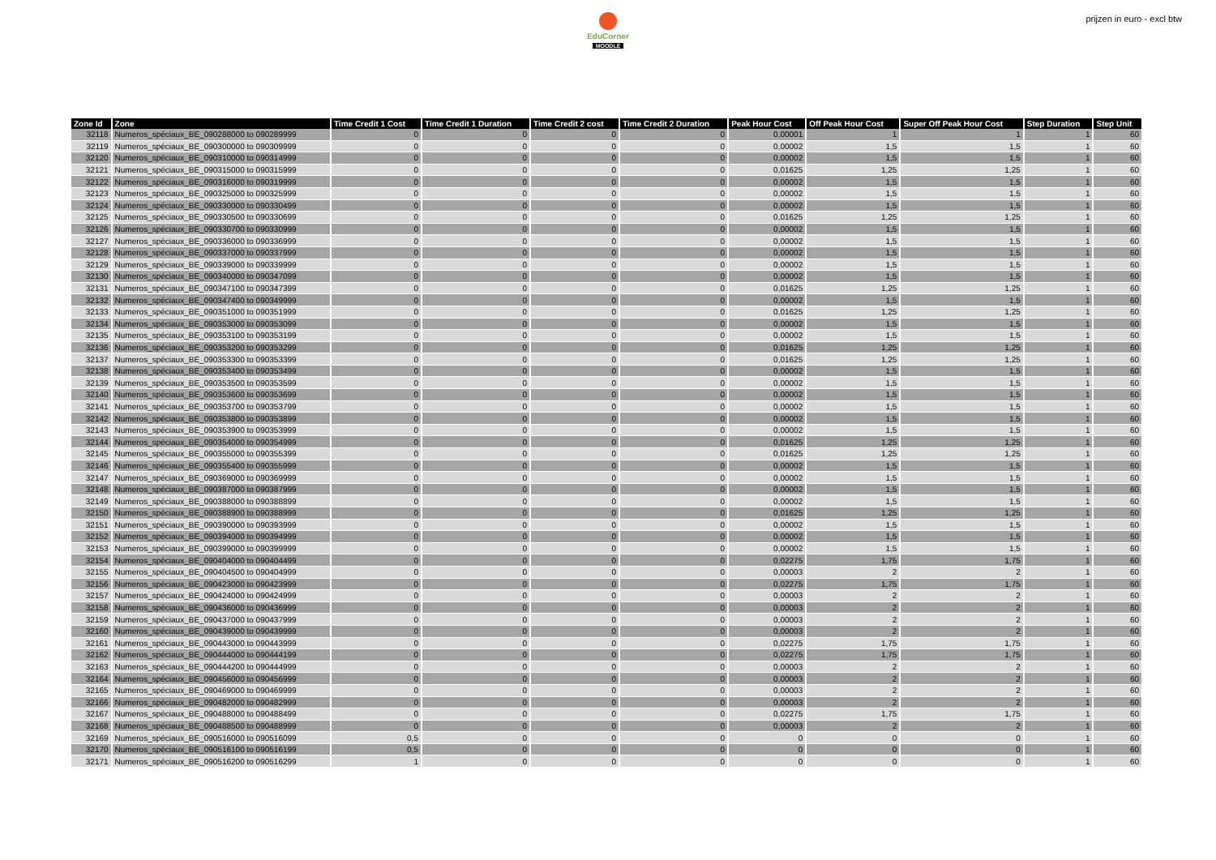EduCorner
MOODLE
prijzen in euro - excl btw
| Zone Id | Zone | Time Credit 1 Cost | Time Credit 1 Duration | Time Credit 2 cost | Time Credit 2 Duration | Peak Hour Cost | Off Peak Hour Cost | Super Off Peak Hour Cost | Step Duration | Step Unit |
| --- | --- | --- | --- | --- | --- | --- | --- | --- | --- | --- |
| 32118 | Numeros_spéciaux_BE_090288000 to 090289999 | 0 | 0 | 0 | 0 | 0,00001 | 1 | 1 | 1 | 60 |
| 32119 | Numeros_spéciaux_BE_090300000 to 090309999 | 0 | 0 | 0 | 0 | 0,00002 | 1,5 | 1,5 | 1 | 60 |
| 32120 | Numeros_spéciaux_BE_090310000 to 090314999 | 0 | 0 | 0 | 0 | 0,00002 | 1,5 | 1,5 | 1 | 60 |
| 32121 | Numeros_spéciaux_BE_090315000 to 090315999 | 0 | 0 | 0 | 0 | 0,01625 | 1,25 | 1,25 | 1 | 60 |
| 32122 | Numeros_spéciaux_BE_090316000 to 090319999 | 0 | 0 | 0 | 0 | 0,00002 | 1,5 | 1,5 | 1 | 60 |
| 32123 | Numeros_spéciaux_BE_090325000 to 090325999 | 0 | 0 | 0 | 0 | 0,00002 | 1,5 | 1,5 | 1 | 60 |
| 32124 | Numeros_spéciaux_BE_090330000 to 090330499 | 0 | 0 | 0 | 0 | 0,00002 | 1,5 | 1,5 | 1 | 60 |
| 32125 | Numeros_spéciaux_BE_090330500 to 090330699 | 0 | 0 | 0 | 0 | 0,01625 | 1,25 | 1,25 | 1 | 60 |
| 32126 | Numeros_spéciaux_BE_090330700 to 090330999 | 0 | 0 | 0 | 0 | 0,00002 | 1,5 | 1,5 | 1 | 60 |
| 32127 | Numeros_spéciaux_BE_090336000 to 090336999 | 0 | 0 | 0 | 0 | 0,00002 | 1,5 | 1,5 | 1 | 60 |
| 32128 | Numeros_spéciaux_BE_090337000 to 090337999 | 0 | 0 | 0 | 0 | 0,00002 | 1,5 | 1,5 | 1 | 60 |
| 32129 | Numeros_spéciaux_BE_090339000 to 090339999 | 0 | 0 | 0 | 0 | 0,00002 | 1,5 | 1,5 | 1 | 60 |
| 32130 | Numeros_spéciaux_BE_090340000 to 090347099 | 0 | 0 | 0 | 0 | 0,00002 | 1,5 | 1,5 | 1 | 60 |
| 32131 | Numeros_spéciaux_BE_090347100 to 090347399 | 0 | 0 | 0 | 0 | 0,01625 | 1,25 | 1,25 | 1 | 60 |
| 32132 | Numeros_spéciaux_BE_090347400 to 090349999 | 0 | 0 | 0 | 0 | 0,00002 | 1,5 | 1,5 | 1 | 60 |
| 32133 | Numeros_spéciaux_BE_090351000 to 090351999 | 0 | 0 | 0 | 0 | 0,01625 | 1,25 | 1,25 | 1 | 60 |
| 32134 | Numeros_spéciaux_BE_090353000 to 090353099 | 0 | 0 | 0 | 0 | 0,00002 | 1,5 | 1,5 | 1 | 60 |
| 32135 | Numeros_spéciaux_BE_090353100 to 090353199 | 0 | 0 | 0 | 0 | 0,00002 | 1,5 | 1,5 | 1 | 60 |
| 32136 | Numeros_spéciaux_BE_090353200 to 090353299 | 0 | 0 | 0 | 0 | 0,01625 | 1,25 | 1,25 | 1 | 60 |
| 32137 | Numeros_spéciaux_BE_090353300 to 090353399 | 0 | 0 | 0 | 0 | 0,01625 | 1,25 | 1,25 | 1 | 60 |
| 32138 | Numeros_spéciaux_BE_090353400 to 090353499 | 0 | 0 | 0 | 0 | 0,00002 | 1,5 | 1,5 | 1 | 60 |
| 32139 | Numeros_spéciaux_BE_090353500 to 090353599 | 0 | 0 | 0 | 0 | 0,00002 | 1,5 | 1,5 | 1 | 60 |
| 32140 | Numeros_spéciaux_BE_090353600 to 090353699 | 0 | 0 | 0 | 0 | 0,00002 | 1,5 | 1,5 | 1 | 60 |
| 32141 | Numeros_spéciaux_BE_090353700 to 090353799 | 0 | 0 | 0 | 0 | 0,00002 | 1,5 | 1,5 | 1 | 60 |
| 32142 | Numeros_spéciaux_BE_090353800 to 090353899 | 0 | 0 | 0 | 0 | 0,00002 | 1,5 | 1,5 | 1 | 60 |
| 32143 | Numeros_spéciaux_BE_090353900 to 090353999 | 0 | 0 | 0 | 0 | 0,00002 | 1,5 | 1,5 | 1 | 60 |
| 32144 | Numeros_spéciaux_BE_090354000 to 090354999 | 0 | 0 | 0 | 0 | 0,01625 | 1,25 | 1,25 | 1 | 60 |
| 32145 | Numeros_spéciaux_BE_090355000 to 090355399 | 0 | 0 | 0 | 0 | 0,01625 | 1,25 | 1,25 | 1 | 60 |
| 32146 | Numeros_spéciaux_BE_090355400 to 090355999 | 0 | 0 | 0 | 0 | 0,00002 | 1,5 | 1,5 | 1 | 60 |
| 32147 | Numeros_spéciaux_BE_090369000 to 090369999 | 0 | 0 | 0 | 0 | 0,00002 | 1,5 | 1,5 | 1 | 60 |
| 32148 | Numeros_spéciaux_BE_090387000 to 090387999 | 0 | 0 | 0 | 0 | 0,00002 | 1,5 | 1,5 | 1 | 60 |
| 32149 | Numeros_spéciaux_BE_090388000 to 090388899 | 0 | 0 | 0 | 0 | 0,00002 | 1,5 | 1,5 | 1 | 60 |
| 32150 | Numeros_spéciaux_BE_090388900 to 090388999 | 0 | 0 | 0 | 0 | 0,01625 | 1,25 | 1,25 | 1 | 60 |
| 32151 | Numeros_spéciaux_BE_090390000 to 090393999 | 0 | 0 | 0 | 0 | 0,00002 | 1,5 | 1,5 | 1 | 60 |
| 32152 | Numeros_spéciaux_BE_090394000 to 090394999 | 0 | 0 | 0 | 0 | 0,00002 | 1,5 | 1,5 | 1 | 60 |
| 32153 | Numeros_spéciaux_BE_090399000 to 090399999 | 0 | 0 | 0 | 0 | 0,00002 | 1,5 | 1,5 | 1 | 60 |
| 32154 | Numeros_spéciaux_BE_090404000 to 090404499 | 0 | 0 | 0 | 0 | 0,02275 | 1,75 | 1,75 | 1 | 60 |
| 32155 | Numeros_spéciaux_BE_090404500 to 090404999 | 0 | 0 | 0 | 0 | 0,00003 | 2 | 2 | 1 | 60 |
| 32156 | Numeros_spéciaux_BE_090423000 to 090423999 | 0 | 0 | 0 | 0 | 0,02275 | 1,75 | 1,75 | 1 | 60 |
| 32157 | Numeros_spéciaux_BE_090424000 to 090424999 | 0 | 0 | 0 | 0 | 0,00003 | 2 | 2 | 1 | 60 |
| 32158 | Numeros_spéciaux_BE_090436000 to 090436999 | 0 | 0 | 0 | 0 | 0,00003 | 2 | 2 | 1 | 60 |
| 32159 | Numeros_spéciaux_BE_090437000 to 090437999 | 0 | 0 | 0 | 0 | 0,00003 | 2 | 2 | 1 | 60 |
| 32160 | Numeros_spéciaux_BE_090439000 to 090439999 | 0 | 0 | 0 | 0 | 0,00003 | 2 | 2 | 1 | 60 |
| 32161 | Numeros_spéciaux_BE_090443000 to 090443999 | 0 | 0 | 0 | 0 | 0,02275 | 1,75 | 1,75 | 1 | 60 |
| 32162 | Numeros_spéciaux_BE_090444000 to 090444199 | 0 | 0 | 0 | 0 | 0,02275 | 1,75 | 1,75 | 1 | 60 |
| 32163 | Numeros_spéciaux_BE_090444200 to 090444999 | 0 | 0 | 0 | 0 | 0,00003 | 2 | 2 | 1 | 60 |
| 32164 | Numeros_spéciaux_BE_090456000 to 090456999 | 0 | 0 | 0 | 0 | 0,00003 | 2 | 2 | 1 | 60 |
| 32165 | Numeros_spéciaux_BE_090469000 to 090469999 | 0 | 0 | 0 | 0 | 0,00003 | 2 | 2 | 1 | 60 |
| 32166 | Numeros_spéciaux_BE_090482000 to 090482999 | 0 | 0 | 0 | 0 | 0,00003 | 2 | 2 | 1 | 60 |
| 32167 | Numeros_spéciaux_BE_090488000 to 090488499 | 0 | 0 | 0 | 0 | 0,02275 | 1,75 | 1,75 | 1 | 60 |
| 32168 | Numeros_spéciaux_BE_090488500 to 090488999 | 0 | 0 | 0 | 0 | 0,00003 | 2 | 2 | 1 | 60 |
| 32169 | Numeros_spéciaux_BE_090516000 to 090516099 | 0,5 | 0 | 0 | 0 | 0 | 0 | 0 | 1 | 60 |
| 32170 | Numeros_spéciaux_BE_090516100 to 090516199 | 0,5 | 0 | 0 | 0 | 0 | 0 | 0 | 1 | 60 |
| 32171 | Numeros_spéciaux_BE_090516200 to 090516299 | 1 | 0 | 0 | 0 | 0 | 0 | 0 | 1 | 60 |